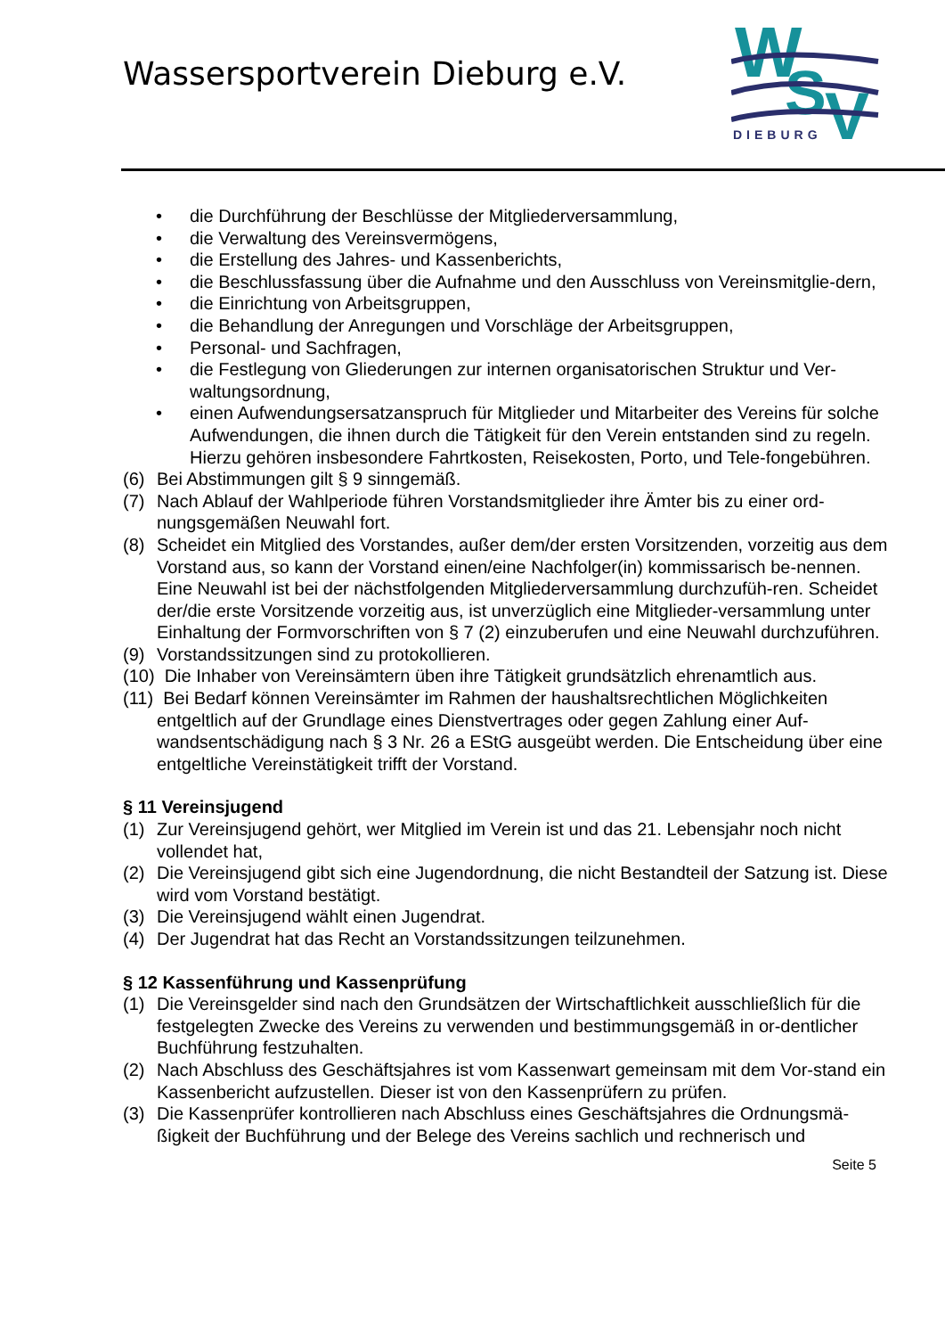Wassersportverein Dieburg e.V.
W
S
V
DIEBURG
• die Durchführung der Beschlüsse der Mitgliederversammlung,
• die Verwaltung des Vereinsvermögens,
• die Erstellung des Jahres- und Kassenberichts,
• die Beschlussfassung über die Aufnahme und den Ausschluss von Vereinsmitglie-dern,
• die Einrichtung von Arbeitsgruppen,
• die Behandlung der Anregungen und Vorschläge der Arbeitsgruppen,
• Personal- und Sachfragen,
• die Festlegung von Gliederungen zur internen organisatorischen Struktur und Ver-waltungsordnung,
• einen Aufwendungsersatzanspruch für Mitglieder und Mitarbeiter des Vereins für solche Aufwendungen, die ihnen durch die Tätigkeit für den Verein entstanden sind zu regeln. Hierzu gehören insbesondere Fahrtkosten, Reisekosten, Porto, und Tele-fongebühren.
(6) Bei Abstimmungen gilt § 9 sinngemäß.
(7) Nach Ablauf der Wahlperiode führen Vorstandsmitglieder ihre Ämter bis zu einer ord-nungsgemäßen Neuwahl fort.
(8) Scheidet ein Mitglied des Vorstandes, außer dem/der ersten Vorsitzenden, vorzeitig aus dem Vorstand aus, so kann der Vorstand einen/eine Nachfolger(in) kommissarisch be-nennen. Eine Neuwahl ist bei der nächstfolgenden Mitgliederversammlung durchzufüh-ren. Scheidet der/die erste Vorsitzende vorzeitig aus, ist unverzüglich eine Mitglieder-versammlung unter Einhaltung der Formvorschriften von § 7 (2) einzuberufen und eine Neuwahl durchzuführen.
(9) Vorstandssitzungen sind zu protokollieren.
(10) Die Inhaber von Vereinsämtern üben ihre Tätigkeit grundsätzlich ehrenamtlich aus.
(11) Bei Bedarf können Vereinsämter im Rahmen der haushaltsrechtlichen Möglichkeiten
entgeltlich auf der Grundlage eines Dienstvertrages oder gegen Zahlung einer Auf-wandsentschädigung nach § 3 Nr. 26 a EStG ausgeübt werden. Die Entscheidung über eine entgeltliche Vereinstätigkeit trifft der Vorstand.
§ 11 Vereinsjugend
(1) Zur Vereinsjugend gehört, wer Mitglied im Verein ist und das 21. Lebensjahr noch nicht vollendet hat,
(2) Die Vereinsjugend gibt sich eine Jugendordnung, die nicht Bestandteil der Satzung ist. Diese wird vom Vorstand bestätigt.
(3) Die Vereinsjugend wählt einen Jugendrat.
(4) Der Jugendrat hat das Recht an Vorstandssitzungen teilzunehmen.
§ 12 Kassenführung und Kassenprüfung
(1) Die Vereinsgelder sind nach den Grundsätzen der Wirtschaftlichkeit ausschließlich für die festgelegten Zwecke des Vereins zu verwenden und bestimmungsgemäß in or-dentlicher Buchführung festzuhalten.
(2) Nach Abschluss des Geschäftsjahres ist vom Kassenwart gemeinsam mit dem Vor-stand ein Kassenbericht aufzustellen. Dieser ist von den Kassenprüfern zu prüfen.
(3) Die Kassenprüfer kontrollieren nach Abschluss eines Geschäftsjahres die Ordnungsmä-ßigkeit der Buchführung und der Belege des Vereins sachlich und rechnerisch und
Seite 5